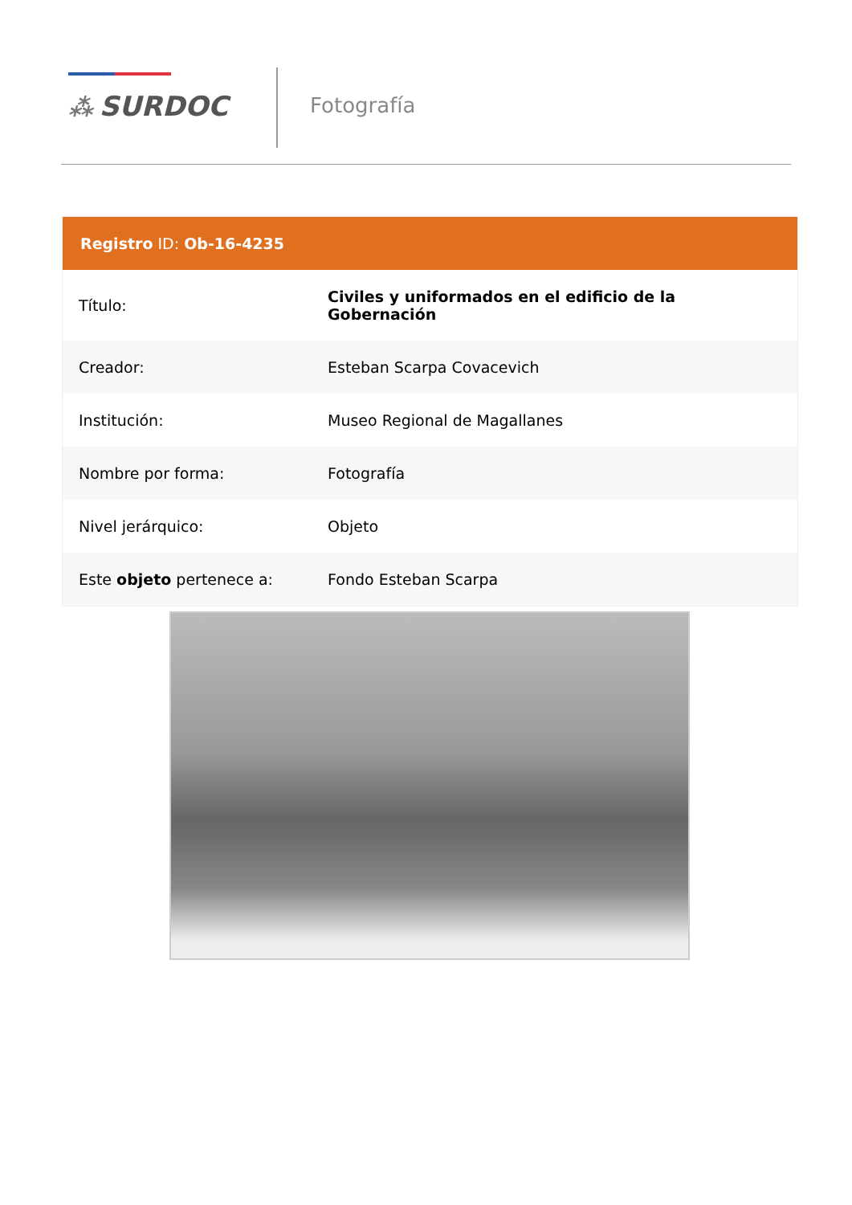⁂ SURDOC Fotografía
| Registro ID: Ob-16-4235 | |
| --- | --- |
| Título: | Civiles y uniformados en el edificio de la Gobernación |
| Creador: | Esteban Scarpa Covacevich |
| Institución: | Museo Regional de Magallanes |
| Nombre por forma: | Fotografía |
| Nivel jerárquico: | Objeto |
| Este objeto pertenece a: | Fondo Esteban Scarpa |